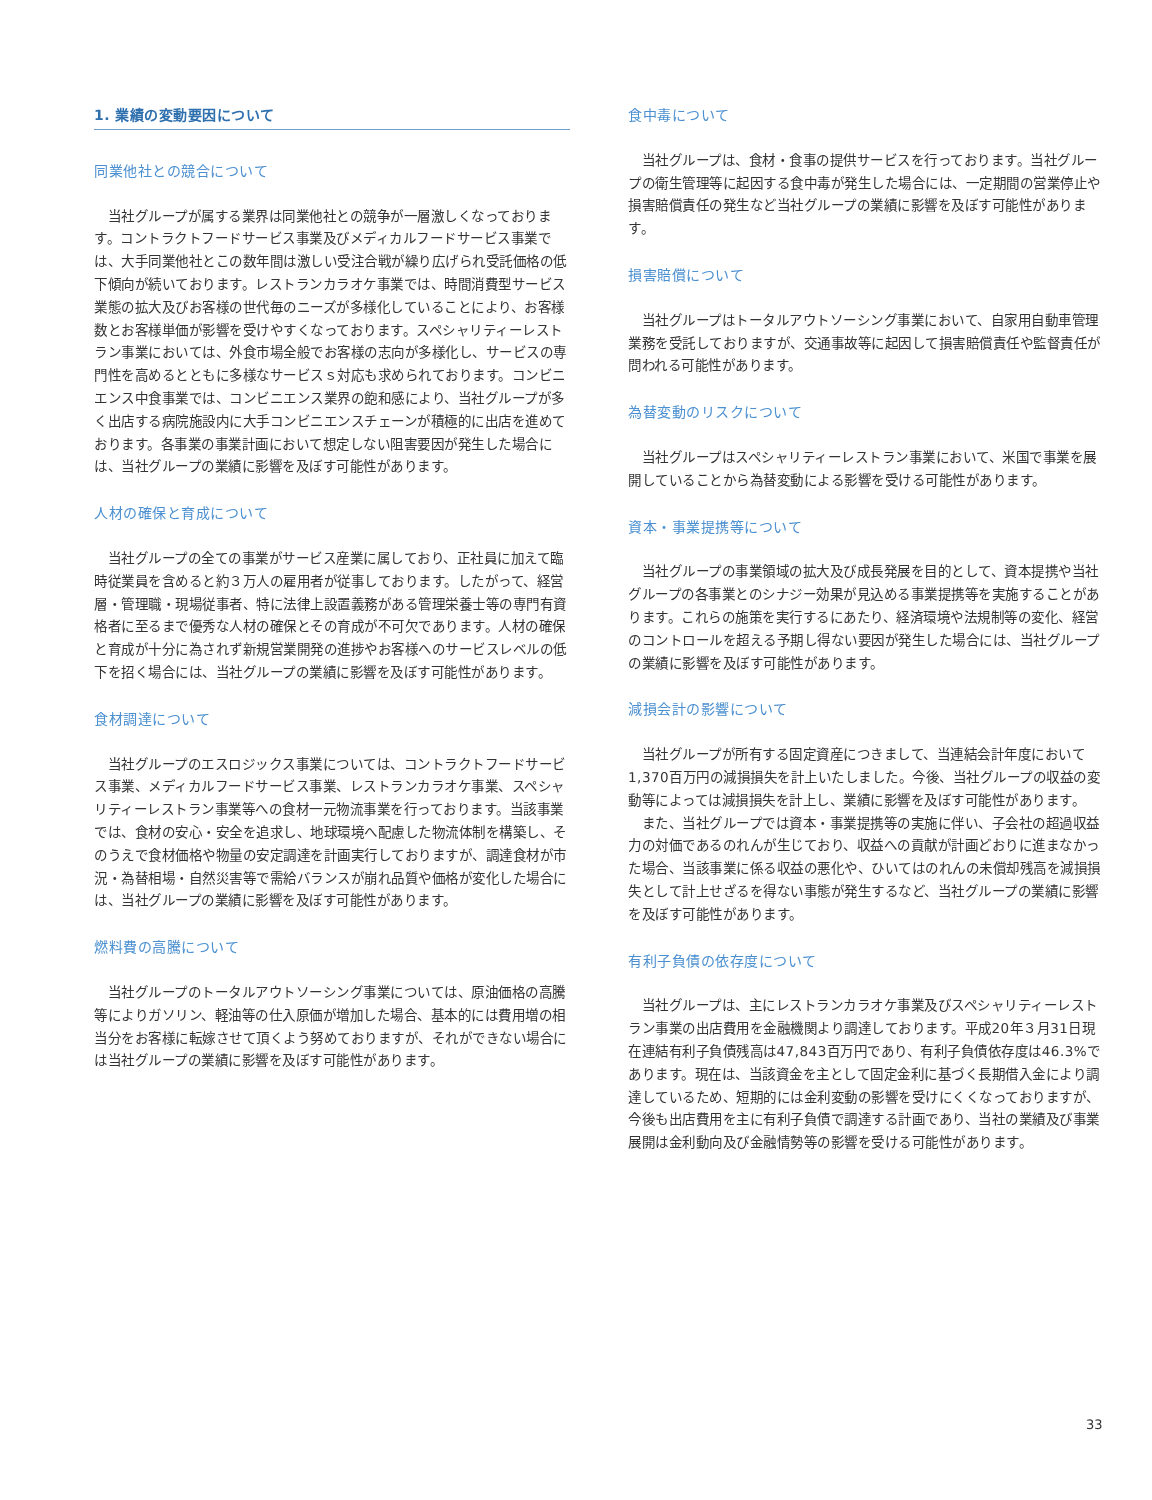1. 業績の変動要因について
同業他社との競合について
当社グループが属する業界は同業他社との競争が一層激しくなっております。コントラクトフードサービス事業及びメディカルフードサービス事業では、大手同業他社とこの数年間は激しい受注合戦が繰り広げられ受託価格の低下傾向が続いております。レストランカラオケ事業では、時間消費型サービス業態の拡大及びお客様の世代毎のニーズが多様化していることにより、お客様数とお客様単価が影響を受けやすくなっております。スペシャリティーレストラン事業においては、外食市場全般でお客様の志向が多様化し、サービスの専門性を高めるとともに多様なサービスｓ対応も求められております。コンビニエンス中食事業では、コンビニエンス業界の飽和感により、当社グループが多く出店する病院施設内に大手コンビニエンスチェーンが積極的に出店を進めております。各事業の事業計画において想定しない阻害要因が発生した場合には、当社グループの業績に影響を及ぼす可能性があります。
人材の確保と育成について
当社グループの全ての事業がサービス産業に属しており、正社員に加えて臨時従業員を含めると約３万人の雇用者が従事しております。したがって、経営層・管理職・現場従事者、特に法律上設置義務がある管理栄養士等の専門有資格者に至るまで優秀な人材の確保とその育成が不可欠であります。人材の確保と育成が十分に為されず新規営業開発の進捗やお客様へのサービスレベルの低下を招く場合には、当社グループの業績に影響を及ぼす可能性があります。
食材調達について
当社グループのエスロジックス事業については、コントラクトフードサービス事業、メディカルフードサービス事業、レストランカラオケ事業、スペシャリティーレストラン事業等への食材一元物流事業を行っております。当該事業では、食材の安心・安全を追求し、地球環境へ配慮した物流体制を構築し、そのうえで食材価格や物量の安定調達を計画実行しておりますが、調達食材が市況・為替相場・自然災害等で需給バランスが崩れ品質や価格が変化した場合には、当社グループの業績に影響を及ぼす可能性があります。
燃料費の高騰について
当社グループのトータルアウトソーシング事業については、原油価格の高騰等によりガソリン、軽油等の仕入原価が増加した場合、基本的には費用増の相当分をお客様に転嫁させて頂くよう努めておりますが、それができない場合には当社グループの業績に影響を及ぼす可能性があります。
食中毒について
当社グループは、食材・食事の提供サービスを行っております。当社グループの衛生管理等に起因する食中毒が発生した場合には、一定期間の営業停止や損害賠償責任の発生など当社グループの業績に影響を及ぼす可能性があります。
損害賠償について
当社グループはトータルアウトソーシング事業において、自家用自動車管理業務を受託しておりますが、交通事故等に起因して損害賠償責任や監督責任が問われる可能性があります。
為替変動のリスクについて
当社グループはスペシャリティーレストラン事業において、米国で事業を展開していることから為替変動による影響を受ける可能性があります。
資本・事業提携等について
当社グループの事業領域の拡大及び成長発展を目的として、資本提携や当社グループの各事業とのシナジー効果が見込める事業提携等を実施することがあります。これらの施策を実行するにあたり、経済環境や法規制等の変化、経営のコントロールを超える予期し得ない要因が発生した場合には、当社グループの業績に影響を及ぼす可能性があります。
減損会計の影響について
当社グループが所有する固定資産につきまして、当連結会計年度において1,370百万円の減損損失を計上いたしました。今後、当社グループの収益の変動等によっては減損損失を計上し、業績に影響を及ぼす可能性があります。
また、当社グループでは資本・事業提携等の実施に伴い、子会社の超過収益力の対価であるのれんが生じており、収益への貢献が計画どおりに進まなかった場合、当該事業に係る収益の悪化や、ひいてはのれんの未償却残高を減損損失として計上せざるを得ない事態が発生するなど、当社グループの業績に影響を及ぼす可能性があります。
有利子負債の依存度について
当社グループは、主にレストランカラオケ事業及びスペシャリティーレストラン事業の出店費用を金融機関より調達しております。平成20年３月31日現在連結有利子負債残高は47,843百万円であり、有利子負債依存度は46.3%であります。現在は、当該資金を主として固定金利に基づく長期借入金により調達しているため、短期的には金利変動の影響を受けにくくなっておりますが、今後も出店費用を主に有利子負債で調達する計画であり、当社の業績及び事業展開は金利動向及び金融情勢等の影響を受ける可能性があります。
33